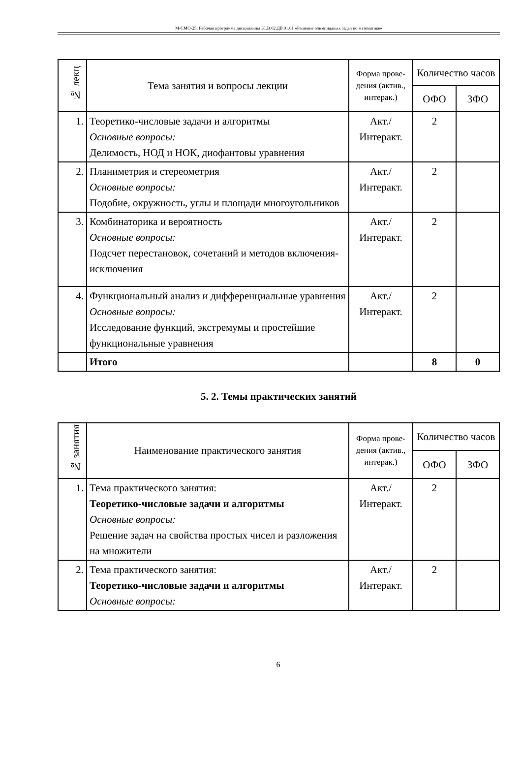М-СМО-25: Рабочая программа дисциплины Б1.В.02.ДВ.01.01 «Решение олимпиадных задач по математике»
| № лекц | Тема занятия и вопросы лекции | Форма прове-дения (актив., интерак.) | Количество часов | |
| --- | --- | --- | --- | --- |
| | | | ОФО | ЗФО |
| 1. | Теоретико-числовые задачи и алгоритмы Основные вопросы: Делимость, НОД и НОК, диофантовы уравнения | Акт./ Интеракт. | 2 | |
| 2. | Планиметрия и стереометрия Основные вопросы: Подобие, окружность, углы и площади многоугольников | Акт./ Интеракт. | 2 | |
| 3. | Комбинаторика и вероятность Основные вопросы: Подсчет перестановок, сочетаний и методов включения-исключения | Акт./ Интеракт. | 2 | |
| 4. | Функциональный анализ и дифференциальные уравнения Основные вопросы: Исследование функций, экстремумы и простейшие функциональные уравнения | Акт./ Интеракт. | 2 | |
| | Итого | | 8 | 0 |
5. 2. Темы практических занятий
| № занятия | Наименование практического занятия | Форма прове-дения (актив., интерак.) | Количество часов | |
| --- | --- | --- | --- | --- |
| | | | ОФО | ЗФО |
| 1. | Тема практического занятия: Теоретико-числовые задачи и алгоритмы Основные вопросы: Решение задач на свойства простых чисел и разложения на множители | Акт./ Интеракт. | 2 | |
| 2. | Тема практического занятия: Теоретико-числовые задачи и алгоритмы Основные вопросы: | Акт./ Интеракт. | 2 | |
6